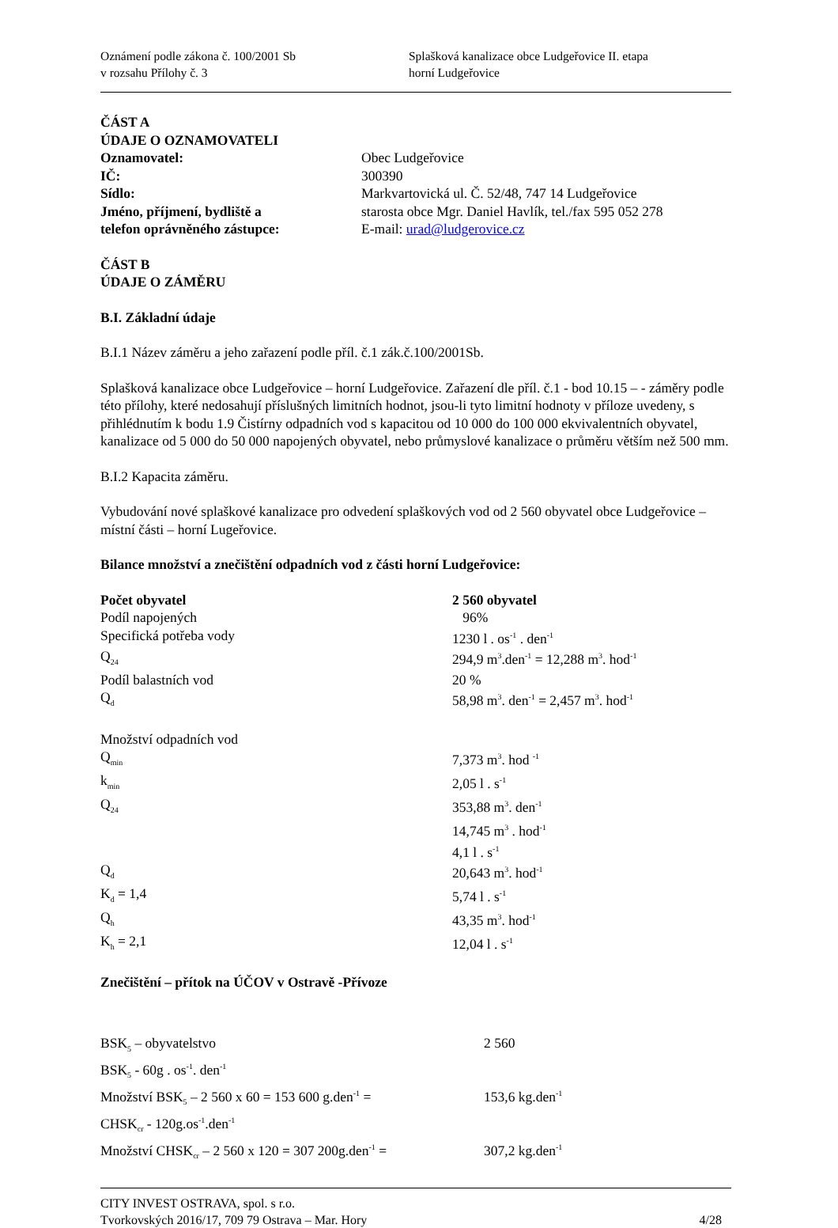Oznámení podle zákona č. 100/2001 Sb
v rozsahu Přílohy č. 3
Splašková kanalizace obce Ludgeřovice II. etapa
horní Ludgeřovice
ČÁST A
ÚDAJE O OZNAMOVATELI
| Oznamovatel: | Obec Ludgeřovice |
| IČ: | 300390 |
| Sídlo: | Markvartovická ul. Č. 52/48, 747 14 Ludgeřovice |
| Jméno, příjmení, bydliště a | starosta obce Mgr. Daniel Havlík, tel./fax 595 052 278 |
| telefon oprávněného zástupce: | E-mail: urad@ludgerovice.cz |
ČÁST B
ÚDAJE O ZÁMĚRU
B.I. Základní údaje
B.I.1 Název záměru a jeho zařazení podle příl. č.1 zák.č.100/2001Sb.
Splašková kanalizace obce Ludgeřovice – horní Ludgeřovice. Zařazení dle příl. č.1 - bod 10.15 – - záměry podle této přílohy, které nedosahují příslušných limitních hodnot, jsou-li tyto limitní hodnoty v příloze uvedeny, s přihlédnutím k bodu 1.9 Čistírny odpadních vod s kapacitou od 10 000 do 100 000 ekvivalentních obyvatel, kanalizace od 5 000 do 50 000 napojených obyvatel, nebo průmyslové kanalizace o průměru větším než 500 mm.
B.I.2 Kapacita záměru.
Vybudování nové splaškové kanalizace pro odvedení splaškových vod od 2 560 obyvatel obce Ludgeřovice – místní části – horní Lugeřovice.
Bilance množství a znečištění odpadních vod z části horní Ludgeřovice:
| Počet obyvatel | 2 560 obyvatel |
| Podíl napojených | 96% |
| Specifická potřeba vody | 1230 l . os<sup>-1</sup> . den<sup>-1</sup> |
| Q<sub>24</sub> | 294,9 m<sup>3</sup>.den<sup>-1</sup> = 12,288 m<sup>3</sup>. hod<sup>-1</sup> |
| Podíl balastních vod | 20 % |
| Q<sub>d</sub> | 58,98 m<sup>3</sup>. den<sup>-1</sup> = 2,457 m<sup>3</sup>. hod<sup>-1</sup> |
| Množství odpadních vod | |
| Q<sub>min</sub> | 7,373 m<sup>3</sup>. hod <sup>-1</sup> |
| k<sub>min</sub> | 2,05 l . s<sup>-1</sup> |
| Q<sub>24</sub> | 353,88 m<sup>3</sup>. den<sup>-1</sup> |
| | 14,745 m<sup>3</sup> . hod<sup>-1</sup> |
| | 4,1 l . s<sup>-1</sup> |
| Q<sub>d</sub> | 20,643 m<sup>3</sup>. hod<sup>-1</sup> |
| K<sub>d</sub> = 1,4 | 5,74 l . s<sup>-1</sup> |
| Q<sub>h</sub> | 43,35 m<sup>3</sup>. hod<sup>-1</sup> |
| K<sub>h</sub> = 2,1 | 12,04 l . s<sup>-1</sup> |
Znečištění – přítok na ÚČOV v Ostravě -Přívoze
| BSK<sub>5</sub> – obyvatelstvo | 2 560 |
| BSK<sub>5</sub> - 60g . os<sup>-1</sup>. den<sup>-1</sup> | |
| Množství BSK<sub>5</sub> – 2 560 x 60 = 153 600 g.den<sup>-1</sup> = | 153,6 kg.den<sup>-1</sup> |
| CHSK<sub>cr</sub> - 120g.os<sup>-1</sup>.den<sup>-1</sup> | |
| Množství CHSK<sub>cr</sub> – 2 560 x 120 = 307 200g.den<sup>-1</sup> = | 307,2 kg.den<sup>-1</sup> |
CITY INVEST OSTRAVA, spol. s r.o.
Tvorkovských 2016/17, 709 79 Ostrava – Mar. Hory 4/28